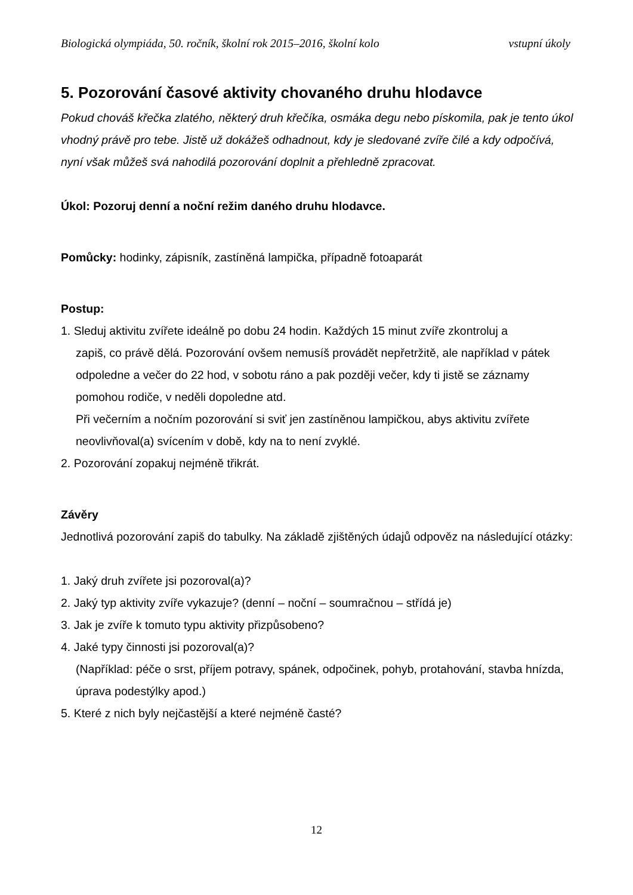Biologická olympiáda, 50. ročník, školní rok 2015–2016, školní kolo vstupní úkoly
5. Pozorování časové aktivity chovaného druhu hlodavce
Pokud chováš křečka zlatého, některý druh křečíka, osmáka degu nebo pískomila, pak je tento úkol vhodný právě pro tebe. Jistě už dokážeš odhadnout, kdy je sledované zvíře čilé a kdy odpočívá, nyní však můžeš svá nahodilá pozorování doplnit a přehledně zpracovat.
Úkol: Pozoruj denní a noční režim daného druhu hlodavce.
Pomůcky: hodinky, zápisník, zastíněná lampička, případně fotoaparát
Postup:
1. Sleduj aktivitu zvířete ideálně po dobu 24 hodin. Každých 15 minut zvíře zkontroluj a
zapiš, co právě dělá. Pozorování ovšem nemusíš provádět nepřetržitě, ale například v pátek odpoledne a večer do 22 hod, v sobotu ráno a pak později večer, kdy ti jistě se záznamy pomohou rodiče, v neděli dopoledne atd.
Při večerním a nočním pozorování si sviť jen zastíněnou lampičkou, abys aktivitu zvířete neovlivňoval(a) svícením v době, kdy na to není zvyklé.
2. Pozorování zopakuj nejméně třikrát.
Závěry
Jednotlivá pozorování zapiš do tabulky. Na základě zjištěných údajů odpověz na následující otázky:
1. Jaký druh zvířete jsi pozoroval(a)?
2. Jaký typ aktivity zvíře vykazuje? (denní – noční – soumračnou – střídá je)
3. Jak je zvíře k tomuto typu aktivity přizpůsobeno?
4. Jaké typy činnosti jsi pozoroval(a)?
(Například: péče o srst, příjem potravy, spánek, odpočinek, pohyb, protahování, stavba hnízda, úprava podestýlky apod.)
5. Které z nich byly nejčastější a které nejméně časté?
12